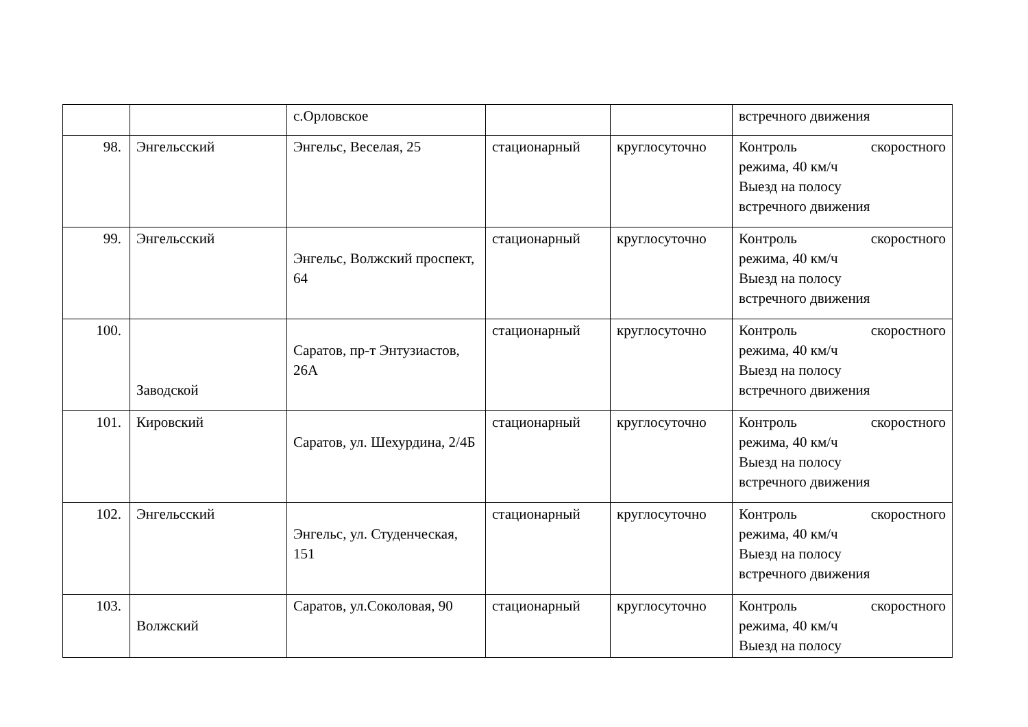| | | с.Орловское | | | встречного движения |
| 98. | Энгельсский | Энгельс, Веселая, 25 | стационарный | круглосуточно | Контроль скоростного режима, 40 км/ч Выезд на полосу встречного движения |
| 99. | Энгельсский | Энгельс, Волжский проспект, 64 | стационарный | круглосуточно | Контроль скоростного режима, 40 км/ч Выезд на полосу встречного движения |
| 100. | Заводской | Саратов, пр-т Энтузиастов, 26А | стационарный | круглосуточно | Контроль скоростного режима, 40 км/ч Выезд на полосу встречного движения |
| 101. | Кировский | Саратов, ул. Шехурдина, 2/4Б | стационарный | круглосуточно | Контроль скоростного режима, 40 км/ч Выезд на полосу встречного движения |
| 102. | Энгельсский | Энгельс, ул. Студенческая, 151 | стационарный | круглосуточно | Контроль скоростного режима, 40 км/ч Выезд на полосу встречного движения |
| 103. | Волжский | Саратов, ул.Соколовая, 90 | стационарный | круглосуточно | Контроль скоростного режима, 40 км/ч Выезд на полосу |